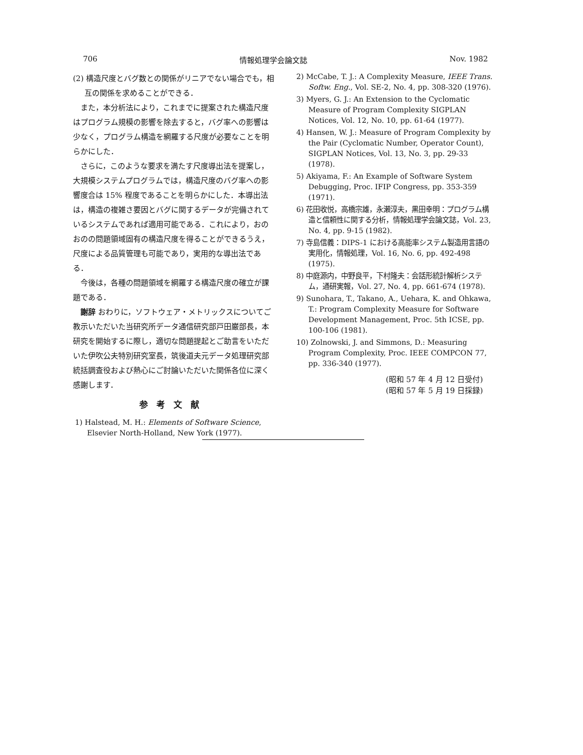706 情報処理学会論文誌 Nov. 1982
(2) 構造尺度とバグ数との関係がリニアでない場合でも，相互の関係を求めることができる．
また，本分析法により，これまでに提案された構造尺度はプログラム規模の影響を除去すると，バグ率への影響は少なく，プログラム構造を網羅する尺度が必要なことを明らかにした．
さらに，このような要求を満たす尺度導出法を提案し，大規模システムプログラムでは，構造尺度のバグ率への影響度合は 15% 程度であることを明らかにした．本導出法は，構造の複雑さ要因とバグに関するデータが完備されているシステムであれば適用可能である．これにより，おのおのの問題領域固有の構造尺度を得ることができるうえ，尺度による品質管理も可能であり，実用的な導出法である．
今後は，各種の問題領域を網羅する構造尺度の確立が課題である．
謝辞 おわりに，ソフトウェア・メトリックスについてご教示いただいた当研究所データ通信研究部戸田巌部長，本研究を開始するに際し，適切な問題提起とご助言をいただいた伊吹公夫特別研究室長，筑後道夫元データ処理研究部統括調査役および熱心にご討論いただいた関係各位に深く感謝します．
参考文献
1) Halstead, M. H.: Elements of Software Science, Elsevier North-Holland, New York (1977).
2) McCabe, T. J.: A Complexity Measure, IEEE Trans. Softw. Eng., Vol. SE-2, No. 4, pp. 308-320 (1976).
3) Myers, G. J.: An Extension to the Cyclomatic Measure of Program Complexity SIGPLAN Notices, Vol. 12, No. 10, pp. 61-64 (1977).
4) Hansen, W. J.: Measure of Program Complexity by the Pair (Cyclomatic Number, Operator Count), SIGPLAN Notices, Vol. 13, No. 3, pp. 29-33 (1978).
5) Akiyama, F.: An Example of Software System Debugging, Proc. IFIP Congress, pp. 353-359 (1971).
6) 花田收悦，高橋宗雄，永瀬淳夫，黒田幸明：プログラム構造と信頼性に関する分析，情報処理学会論文誌，Vol. 23, No. 4, pp. 9-15 (1982).
7) 寺島信義：DIPS-1 における高能率システム製造用言語の実用化，情報処理，Vol. 16, No. 6, pp. 492-498 (1975).
8) 中庭源内，中野良平，下村隆夫：会話形統計解析システム，通研実報，Vol. 27, No. 4, pp. 661-674 (1978).
9) Sunohara, T., Takano, A., Uehara, K. and Ohkawa, T.: Program Complexity Measure for Software Development Management, Proc. 5th ICSE, pp. 100-106 (1981).
10) Zolnowski, J. and Simmons, D.: Measuring Program Complexity, Proc. IEEE COMPCON 77, pp. 336-340 (1977).
(昭和 57 年 4 月 12 日受付)
(昭和 57 年 5 月 19 日採録)